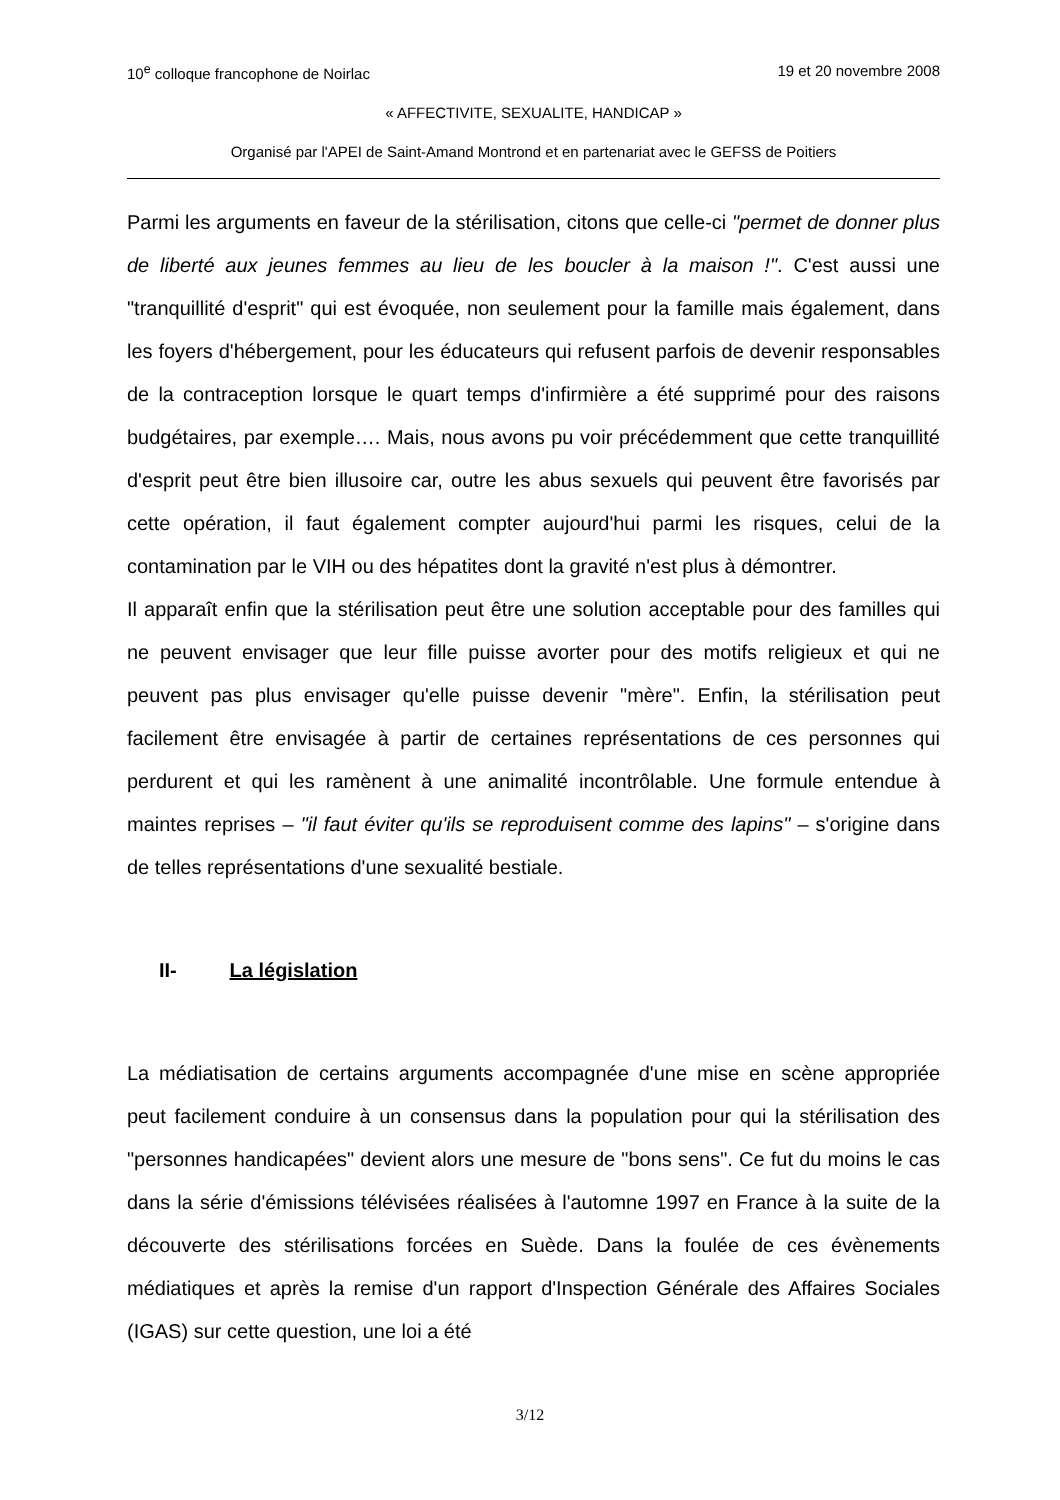10<sup>e</sup> colloque francophone de Noirlac 19 et 20 novembre 2008
« AFFECTIVITE, SEXUALITE, HANDICAP »
Organisé par l'APEI de Saint-Amand Montrond et en partenariat avec le GEFSS de Poitiers
Parmi les arguments en faveur de la stérilisation, citons que celle-ci "permet de donner plus de liberté aux jeunes femmes au lieu de les boucler à la maison !". C'est aussi une "tranquillité d'esprit" qui est évoquée, non seulement pour la famille mais également, dans les foyers d'hébergement, pour les éducateurs qui refusent parfois de devenir responsables de la contraception lorsque le quart temps d'infirmière a été supprimé pour des raisons budgétaires, par exemple…. Mais, nous avons pu voir précédemment que cette tranquillité d'esprit peut être bien illusoire car, outre les abus sexuels qui peuvent être favorisés par cette opération, il faut également compter aujourd'hui parmi les risques, celui de la contamination par le VIH ou des hépatites dont la gravité n'est plus à démontrer.
Il apparaît enfin que la stérilisation peut être une solution acceptable pour des familles qui ne peuvent envisager que leur fille puisse avorter pour des motifs religieux et qui ne peuvent pas plus envisager qu'elle puisse devenir "mère". Enfin, la stérilisation peut facilement être envisagée à partir de certaines représentations de ces personnes qui perdurent et qui les ramènent à une animalité incontrôlable. Une formule entendue à maintes reprises – "il faut éviter qu'ils se reproduisent comme des lapins" – s'origine dans de telles représentations d'une sexualité bestiale.
II- La législation
La médiatisation de certains arguments accompagnée d'une mise en scène appropriée peut facilement conduire à un consensus dans la population pour qui la stérilisation des "personnes handicapées" devient alors une mesure de "bons sens". Ce fut du moins le cas dans la série d'émissions télévisées réalisées à l'automne 1997 en France à la suite de la découverte des stérilisations forcées en Suède. Dans la foulée de ces évènements médiatiques et après la remise d'un rapport d'Inspection Générale des Affaires Sociales (IGAS) sur cette question, une loi a été
3/12